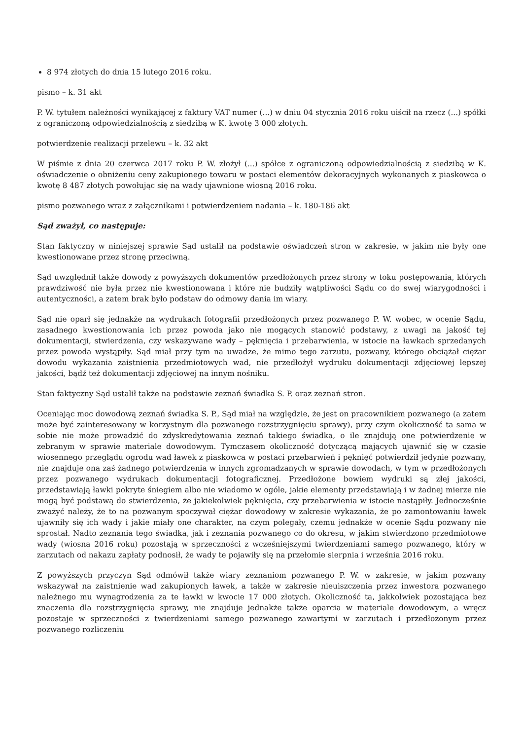8 974 złotych do dnia 15 lutego 2016 roku.
pismo – k. 31 akt
P. W. tytułem należności wynikającej z faktury VAT numer (...) w dniu 04 stycznia 2016 roku uiścił na rzecz (...) spółki z ograniczoną odpowiedzialnością z siedzibą w K. kwotę 3 000 złotych.
potwierdzenie realizacji przelewu – k. 32 akt
W piśmie z dnia 20 czerwca 2017 roku P. W. złożył (...) spółce z ograniczoną odpowiedzialnością z siedzibą w K. oświadczenie o obniżeniu ceny zakupionego towaru w postaci elementów dekoracyjnych wykonanych z piaskowca o kwotę 8 487 złotych powołując się na wady ujawnione wiosną 2016 roku.
pismo pozwanego wraz z załącznikami i potwierdzeniem nadania – k. 180-186 akt
Sąd zważył, co następuje:
Stan faktyczny w niniejszej sprawie Sąd ustalił na podstawie oświadczeń stron w zakresie, w jakim nie były one kwestionowane przez stronę przeciwną.
Sąd uwzględnił także dowody z powyższych dokumentów przedłożonych przez strony w toku postępowania, których prawdziwość nie była przez nie kwestionowana i które nie budziły wątpliwości Sądu co do swej wiarygodności i autentyczności, a zatem brak było podstaw do odmowy dania im wiary.
Sąd nie oparł się jednakże na wydrukach fotografii przedłożonych przez pozwanego P. W. wobec, w ocenie Sądu, zasadnego kwestionowania ich przez powoda jako nie mogących stanowić podstawy, z uwagi na jakość tej dokumentacji, stwierdzenia, czy wskazywane wady – pęknięcia i przebarwienia, w istocie na ławkach sprzedanych przez powoda wystąpiły. Sąd miał przy tym na uwadze, że mimo tego zarzutu, pozwany, którego obciążał ciężar dowodu wykazania zaistnienia przedmiotowych wad, nie przedłożył wydruku dokumentacji zdjęciowej lepszej jakości, bądź też dokumentacji zdjęciowej na innym nośniku.
Stan faktyczny Sąd ustalił także na podstawie zeznań świadka S. P. oraz zeznań stron.
Oceniając moc dowodową zeznań świadka S. P., Sąd miał na względzie, że jest on pracownikiem pozwanego (a zatem może być zainteresowany w korzystnym dla pozwanego rozstrzygnięciu sprawy), przy czym okoliczność ta sama w sobie nie może prowadzić do zdyskredytowania zeznań takiego świadka, o ile znajdują one potwierdzenie w zebranym w sprawie materiale dowodowym. Tymczasem okoliczność dotyczącą mających ujawnić się w czasie wiosennego przeglądu ogrodu wad ławek z piaskowca w postaci przebarwień i pęknięć potwierdził jedynie pozwany, nie znajduje ona zaś żadnego potwierdzenia w innych zgromadzanych w sprawie dowodach, w tym w przedłożonych przez pozwanego wydrukach dokumentacji fotograficznej. Przedłożone bowiem wydruki są złej jakości, przedstawiają ławki pokryte śniegiem albo nie wiadomo w ogóle, jakie elementy przedstawiają i w żadnej mierze nie mogą być podstawą do stwierdzenia, że jakiekolwiek pęknięcia, czy przebarwienia w istocie nastąpiły. Jednocześnie zważyć należy, że to na pozwanym spoczywał ciężar dowodowy w zakresie wykazania, że po zamontowaniu ławek ujawniły się ich wady i jakie miały one charakter, na czym polegały, czemu jednakże w ocenie Sądu pozwany nie sprostał. Nadto zeznania tego świadka, jak i zeznania pozwanego co do okresu, w jakim stwierdzono przedmiotowe wady (wiosna 2016 roku) pozostają w sprzeczności z wcześniejszymi twierdzeniami samego pozwanego, który w zarzutach od nakazu zapłaty podnosił, że wady te pojawiły się na przełomie sierpnia i września 2016 roku.
Z powyższych przyczyn Sąd odmówił także wiary zeznaniom pozwanego P. W. w zakresie, w jakim pozwany wskazywał na zaistnienie wad zakupionych ławek, a także w zakresie nieuiszczenia przez inwestora pozwanego należnego mu wynagrodzenia za te ławki w kwocie 17 000 złotych. Okoliczność ta, jakkolwiek pozostająca bez znaczenia dla rozstrzygnięcia sprawy, nie znajduje jednakże także oparcia w materiale dowodowym, a wręcz pozostaje w sprzeczności z twierdzeniami samego pozwanego zawartymi w zarzutach i przedłożonym przez pozwanego rozliczeniu